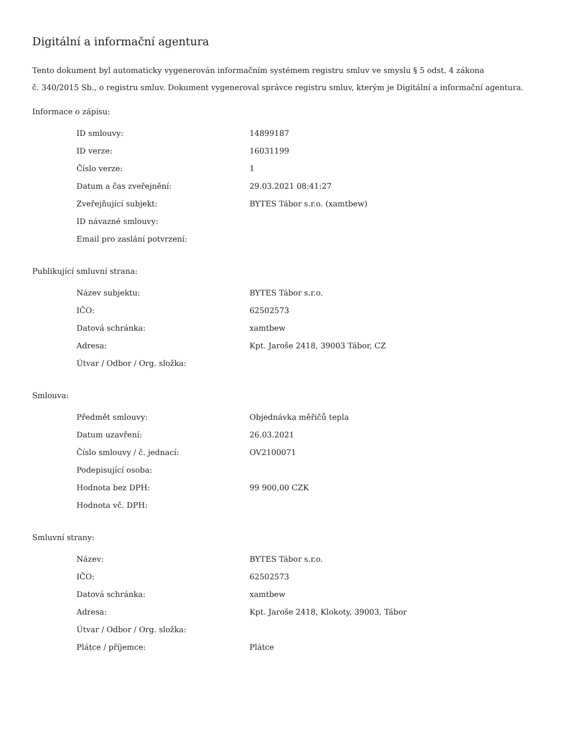Digitální a informační agentura
Tento dokument byl automaticky vygenerován informačním systémem registru smluv ve smyslu § 5 odst. 4 zákona
č. 340/2015 Sb., o registru smluv. Dokument vygeneroval správce registru smluv, kterým je Digitální a informační agentura.
Informace o zápisu:
| ID smlouvy: | 14899187 |
| ID verze: | 16031199 |
| Číslo verze: | 1 |
| Datum a čas zveřejnění: | 29.03.2021 08:41:27 |
| Zveřejňující subjekt: | BYTES Tábor s.r.o. (xamtbew) |
| ID návazné smlouvy: | |
| Email pro zaslání potvrzení: | |
Publikující smluvní strana:
| Název subjektu: | BYTES Tábor s.r.o. |
| IČO: | 62502573 |
| Datová schránka: | xamtbew |
| Adresa: | Kpt. Jaroše 2418, 39003 Tábor, CZ |
| Útvar / Odbor / Org. složka: | |
Smlouva:
| Předmět smlouvy: | Objednávka měřičů tepla |
| Datum uzavření: | 26.03.2021 |
| Číslo smlouvy / č. jednací: | OV2100071 |
| Podepisující osoba: | |
| Hodnota bez DPH: | 99 900,00 CZK |
| Hodnota vč. DPH: | |
Smluvní strany:
| Název: | BYTES Tábor s.r.o. |
| IČO: | 62502573 |
| Datová schránka: | xamtbew |
| Adresa: | Kpt. Jaroše 2418, Klokoty, 39003, Tábor |
| Útvar / Odbor / Org. složka: | |
| Plátce / příjemce: | Plátce |